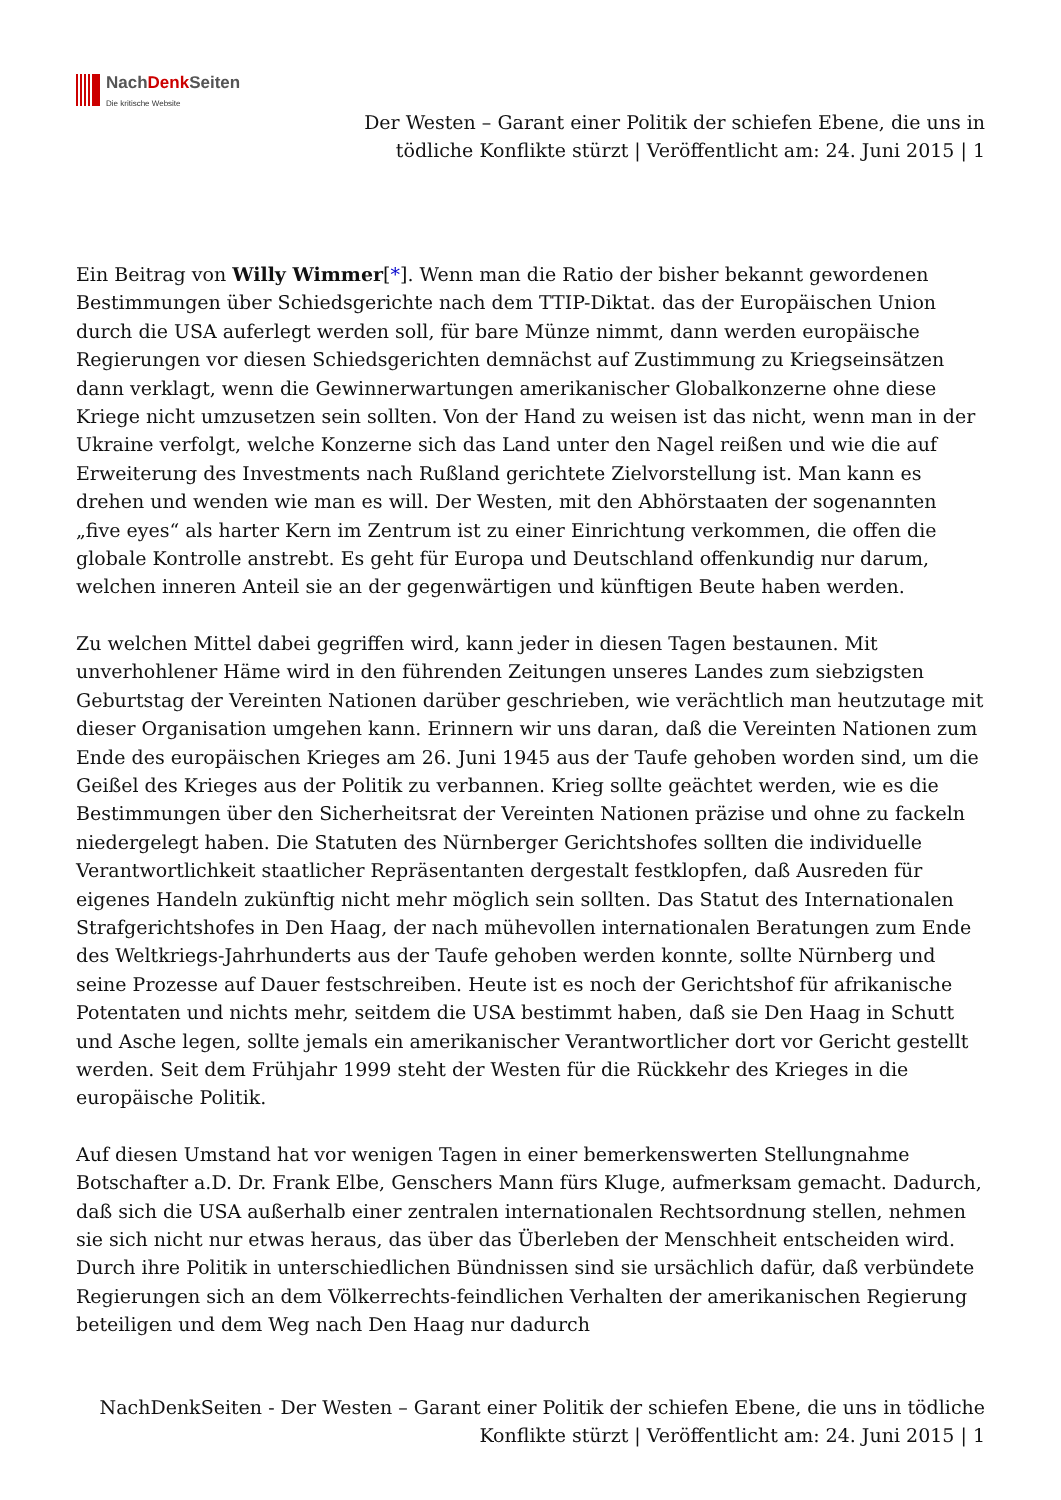NachDenk Seiten
Die kritische Website
Der Westen – Garant einer Politik der schiefen Ebene, die uns in
tödliche Konflikte stürzt | Veröffentlicht am: 24. Juni 2015 | 1
Ein Beitrag von Willy Wimmer[*]. Wenn man die Ratio der bisher bekannt gewordenen Bestimmungen über Schiedsgerichte nach dem TTIP-Diktat. das der Europäischen Union durch die USA auferlegt werden soll, für bare Münze nimmt, dann werden europäische Regierungen vor diesen Schiedsgerichten demnächst auf Zustimmung zu Kriegseinsätzen dann verklagt, wenn die Gewinnerwartungen amerikanischer Globalkonzerne ohne diese Kriege nicht umzusetzen sein sollten. Von der Hand zu weisen ist das nicht, wenn man in der Ukraine verfolgt, welche Konzerne sich das Land unter den Nagel reißen und wie die auf Erweiterung des Investments nach Rußland gerichtete Zielvorstellung ist. Man kann es drehen und wenden wie man es will. Der Westen, mit den Abhörstaaten der sogenannten „five eyes“ als harter Kern im Zentrum ist zu einer Einrichtung verkommen, die offen die globale Kontrolle anstrebt. Es geht für Europa und Deutschland offenkundig nur darum, welchen inneren Anteil sie an der gegenwärtigen und künftigen Beute haben werden.
Zu welchen Mittel dabei gegriffen wird, kann jeder in diesen Tagen bestaunen. Mit unverhohlener Häme wird in den führenden Zeitungen unseres Landes zum siebzigsten Geburtstag der Vereinten Nationen darüber geschrieben, wie verächtlich man heutzutage mit dieser Organisation umgehen kann. Erinnern wir uns daran, daß die Vereinten Nationen zum Ende des europäischen Krieges am 26. Juni 1945 aus der Taufe gehoben worden sind, um die Geißel des Krieges aus der Politik zu verbannen. Krieg sollte geächtet werden, wie es die Bestimmungen über den Sicherheitsrat der Vereinten Nationen präzise und ohne zu fackeln niedergelegt haben. Die Statuten des Nürnberger Gerichtshofes sollten die individuelle Verantwortlichkeit staatlicher Repräsentanten dergestalt festklopfen, daß Ausreden für eigenes Handeln zukünftig nicht mehr möglich sein sollten. Das Statut des Internationalen Strafgerichtshofes in Den Haag, der nach mühevollen internationalen Beratungen zum Ende des Weltkriegs-Jahrhunderts aus der Taufe gehoben werden konnte, sollte Nürnberg und seine Prozesse auf Dauer festschreiben. Heute ist es noch der Gerichtshof für afrikanische Potentaten und nichts mehr, seitdem die USA bestimmt haben, daß sie Den Haag in Schutt und Asche legen, sollte jemals ein amerikanischer Verantwortlicher dort vor Gericht gestellt werden. Seit dem Frühjahr 1999 steht der Westen für die Rückkehr des Krieges in die europäische Politik.
Auf diesen Umstand hat vor wenigen Tagen in einer bemerkenswerten Stellungnahme Botschafter a.D. Dr. Frank Elbe, Genschers Mann fürs Kluge, aufmerksam gemacht. Dadurch, daß sich die USA außerhalb einer zentralen internationalen Rechtsordnung stellen, nehmen sie sich nicht nur etwas heraus, das über das Überleben der Menschheit entscheiden wird. Durch ihre Politik in unterschiedlichen Bündnissen sind sie ursächlich dafür, daß verbündete Regierungen sich an dem Völkerrechts-feindlichen Verhalten der amerikanischen Regierung beteiligen und dem Weg nach Den Haag nur dadurch
NachDenkSeiten - Der Westen – Garant einer Politik der schiefen Ebene, die uns in tödliche
Konflikte stürzt | Veröffentlicht am: 24. Juni 2015 | 1